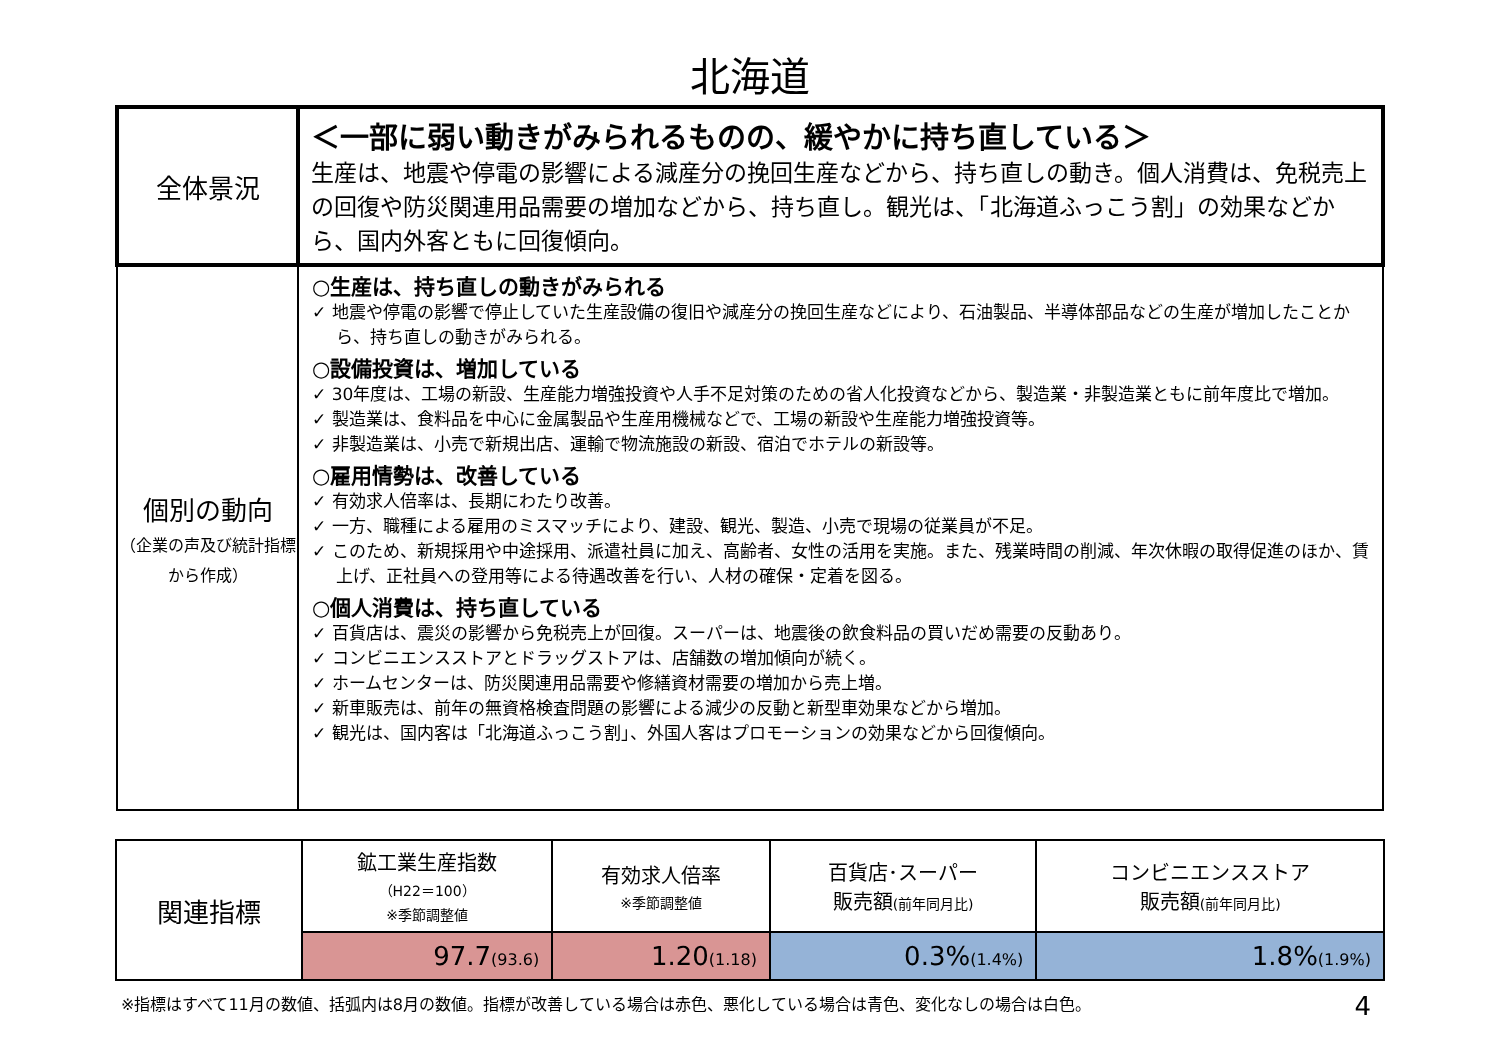北海道
| 全体景況 | ＜一部に弱い動きがみられるものの、緩やかに持ち直している＞ 生産は、地震や停電の影響による減産分の挽回生産などから、持ち直しの動き。個人消費は、免税売上の回復や防災関連用品需要の増加などから、持ち直し。観光は、「北海道ふっこう割」の効果などから、国内外客ともに回復傾向。 |
| 個別の動向 （企業の声及び統計指標から作成） | ○生産は、持ち直しの動きがみられる ✓ 地震や停電の影響で停止していた生産設備の復旧や減産分の挽回生産などにより、石油製品、半導体部品などの生産が増加したことから、持ち直しの動きがみられる。 ○設備投資は、増加している ✓ 30年度は、工場の新設、生産能力増強投資や人手不足対策のための省人化投資などから、製造業・非製造業ともに前年度比で増加。 ✓ 製造業は、食料品を中心に金属製品や生産用機械などで、工場の新設や生産能力増強投資等。 ✓ 非製造業は、小売で新規出店、運輸で物流施設の新設、宿泊でホテルの新設等。 ○雇用情勢は、改善している ✓ 有効求人倍率は、長期にわたり改善。 ✓ 一方、職種による雇用のミスマッチにより、建設、観光、製造、小売で現場の従業員が不足。 ✓ このため、新規採用や中途採用、派遣社員に加え、高齢者、女性の活用を実施。また、残業時間の削減、年次休暇の取得促進のほか、賃上げ、正社員への登用等による待遇改善を行い、人材の確保・定着を図る。 ○個人消費は、持ち直している ✓ 百貨店は、震災の影響から免税売上が回復。スーパーは、地震後の飲食料品の買いだめ需要の反動あり。 ✓ コンビニエンスストアとドラッグストアは、店舗数の増加傾向が続く。 ✓ ホームセンターは、防災関連用品需要や修繕資材需要の増加から売上増。 ✓ 新車販売は、前年の無資格検査問題の影響による減少の反動と新型車効果などから増加。 ✓ 観光は、国内客は「北海道ふっこう割」、外国人客はプロモーションの効果などから回復傾向。 |
| 関連指標 | 鉱工業生産指数 （H22＝100） ※季節調整値 | 有効求人倍率 ※季節調整値 | 百貨店･スーパー 販売額 (前年同月比) | コンビニエンスストア 販売額 (前年同月比) |
| --- | --- | --- | --- | --- |
| | 97.7 (93.6) | 1.20 (1.18) | 0.3% (1.4%) | 1.8% (1.9%) |
※指標はすべて11月の数値、括弧内は8月の数値。指標が改善している場合は赤色、悪化している場合は青色、変化なしの場合は白色。 4